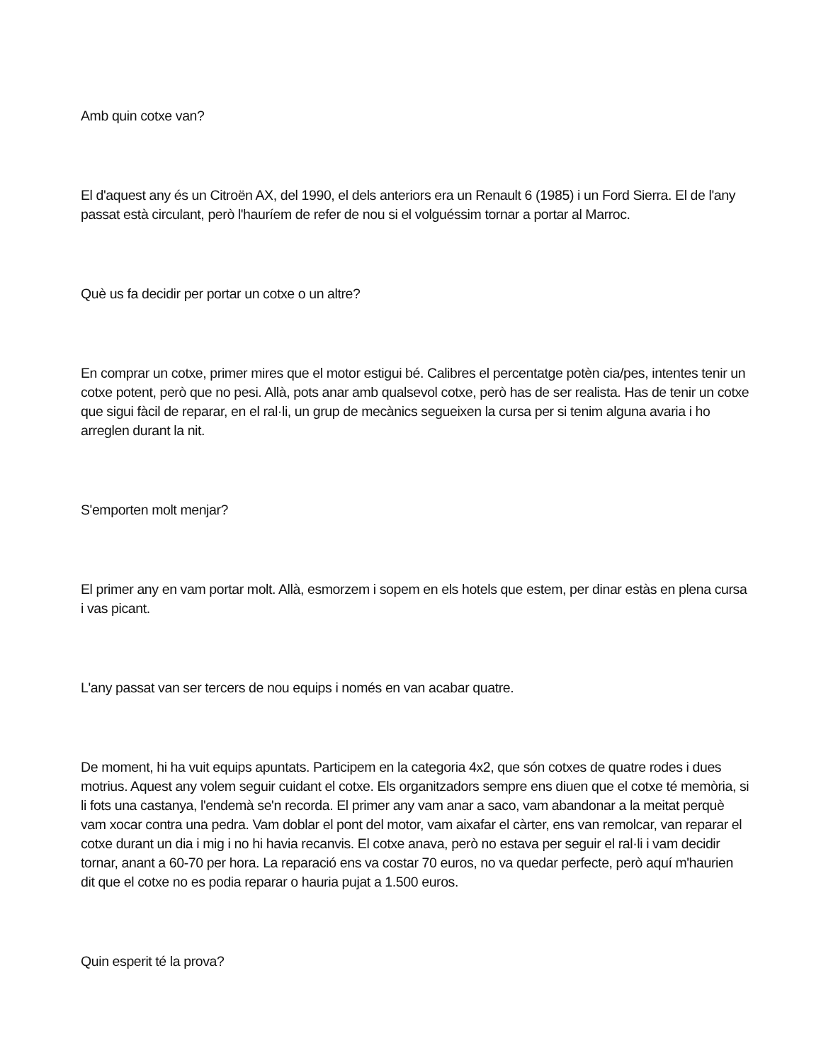Amb quin cotxe van?
El d'aquest any és un Citroën AX, del 1990, el dels anteriors era un Renault 6 (1985) i un Ford Sierra. El de l'any passat està circulant, però l'hauríem de refer de nou si el volguéssim tornar a portar al Marroc.
Què us fa decidir per portar un cotxe o un altre?
En comprar un cotxe, primer mires que el motor estigui bé. Calibres el percentatge potèn cia/pes, intentes tenir un cotxe potent, però que no pesi. Allà, pots anar amb qualsevol cotxe, però has de ser realista. Has de tenir un cotxe que sigui fàcil de reparar, en el ral·li, un grup de mecànics segueixen la cursa per si tenim alguna avaria i ho arreglen durant la nit.
S'emporten molt menjar?
El primer any en vam portar molt. Allà, esmorzem i sopem en els hotels que estem, per dinar estàs en plena cursa i vas picant.
L'any passat van ser tercers de nou equips i només en van acabar quatre.
De moment, hi ha vuit equips apuntats. Participem en la categoria 4x2, que són cotxes de quatre rodes i dues motrius. Aquest any volem seguir cuidant el cotxe. Els organitzadors sempre ens diuen que el cotxe té memòria, si li fots una castanya, l'endemà se'n recorda. El primer any vam anar a saco, vam abandonar a la meitat perquè vam xocar contra una pedra. Vam doblar el pont del motor, vam aixafar el càrter, ens van remolcar, van reparar el cotxe durant un dia i mig i no hi havia recanvis. El cotxe anava, però no estava per seguir el ral·li i vam decidir tornar, anant a 60-70 per hora. La reparació ens va costar 70 euros, no va quedar perfecte, però aquí m'haurien dit que el cotxe no es podia reparar o hauria pujat a 1.500 euros.
Quin esperit té la prova?